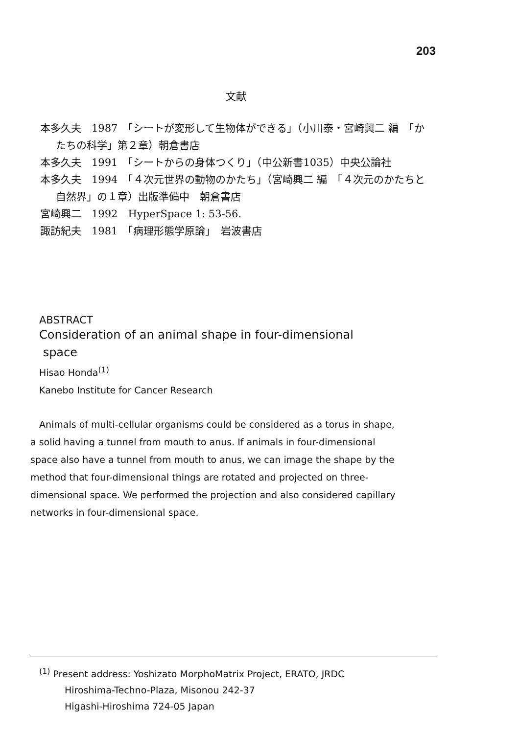203
文献
本多久夫　1987　「シートが変形して生物体ができる」（小川泰・宮崎興二 編　「かたちの科学」第２章）朝倉書店
本多久夫　1991　「シートからの身体つくり」（中公新書1035）中央公論社
本多久夫　1994　「４次元世界の動物のかたち」（宮崎興二 編　「４次元のかたちと自然界」の１章）出版準備中　朝倉書店
宮崎興二　1992　HyperSpace 1: 53-56.
諏訪紀夫　1981　「病理形態学原論」　岩波書店
ABSTRACT
Consideration of an animal shape in four-dimensional
space
Hisao Honda<sup>(1)</sup>
Kanebo Institute for Cancer Research
Animals of multi-cellular organisms could be considered as a torus in shape, a solid having a tunnel from mouth to anus. If animals in four-dimensional space also have a tunnel from mouth to anus, we can image the shape by the method that four-dimensional things are rotated and projected on three-dimensional space. We performed the projection and also considered capillary networks in four-dimensional space.
<sup>(1)</sup> Present address: Yoshizato MorphoMatrix Project, ERATO, JRDC
Hiroshima-Techno-Plaza, Misonou 242-37
Higashi-Hiroshima 724-05 Japan